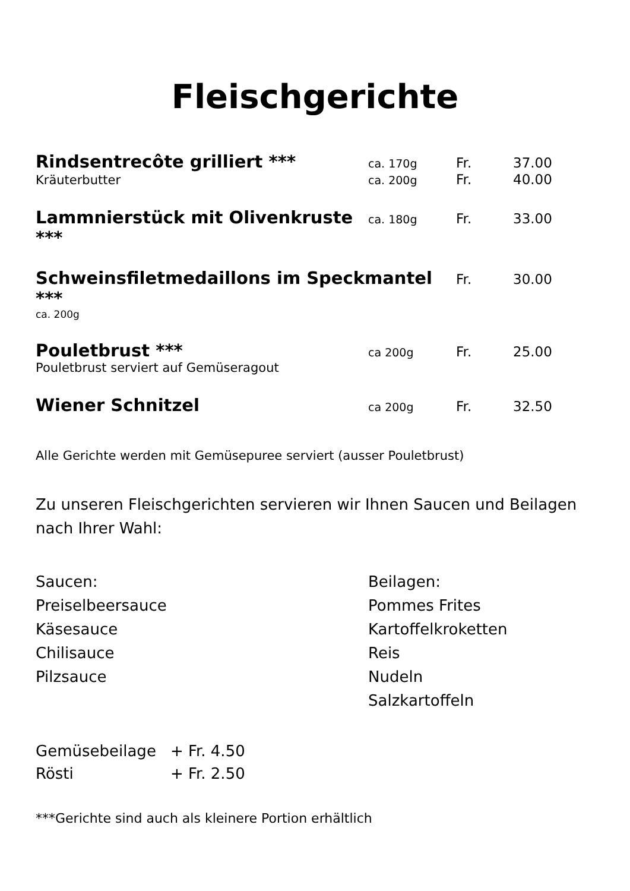Fleischgerichte
| Rindsentrecôte grilliert *** | ca. 170g | Fr. | 37.00 |
| Kräuterbutter | ca. 200g | Fr. | 40.00 |
| Lammnierstück mit Olivenkruste *** | ca. 180g | Fr. | 33.00 |
| Schweinsfiletmedaillons im Speckmantel *** | | Fr. | 30.00 |
| ca. 200g | | | |
| Pouletbrust *** | ca 200g | Fr. | 25.00 |
| Pouletbrust serviert auf Gemüseragout | | | |
| Wiener Schnitzel | ca 200g | Fr. | 32.50 |
Alle Gerichte werden mit Gemüsepuree serviert (ausser Pouletbrust)
Zu unseren Fleischgerichten servieren wir Ihnen Saucen und Beilagen nach Ihrer Wahl:
Saucen:
Preiselbeersauce
Käsesauce
Chilisauce
Pilzsauce
Beilagen:
Pommes Frites
Kartoffelkroketten
Reis
Nudeln
Salzkartoffeln
| Gemüsebeilage | + Fr. 4.50 |
| Rösti | + Fr. 2.50 |
***Gerichte sind auch als kleinere Portion erhältlich